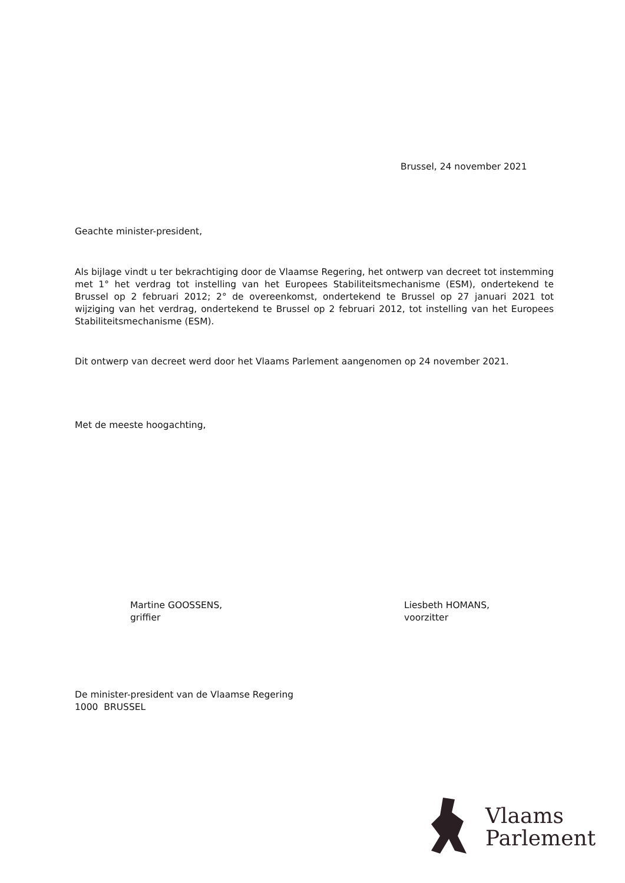Brussel, 24 november 2021
Geachte minister-president,
Als bijlage vindt u ter bekrachtiging door de Vlaamse Regering, het ontwerp van decreet tot instemming met 1° het verdrag tot instelling van het Europees Stabiliteitsmechanisme (ESM), ondertekend te Brussel op 2 februari 2012; 2° de overeenkomst, ondertekend te Brussel op 27 januari 2021 tot wijziging van het verdrag, ondertekend te Brussel op 2 februari 2012, tot instelling van het Europees Stabiliteitsmechanisme (ESM).
Dit ontwerp van decreet werd door het Vlaams Parlement aangenomen op 24 november 2021.
Met de meeste hoogachting,
Martine GOOSSENS,
griffier
Liesbeth HOMANS,
voorzitter
De minister-president van de Vlaamse Regering
1000 BRUSSEL
Vlaams
Parlement